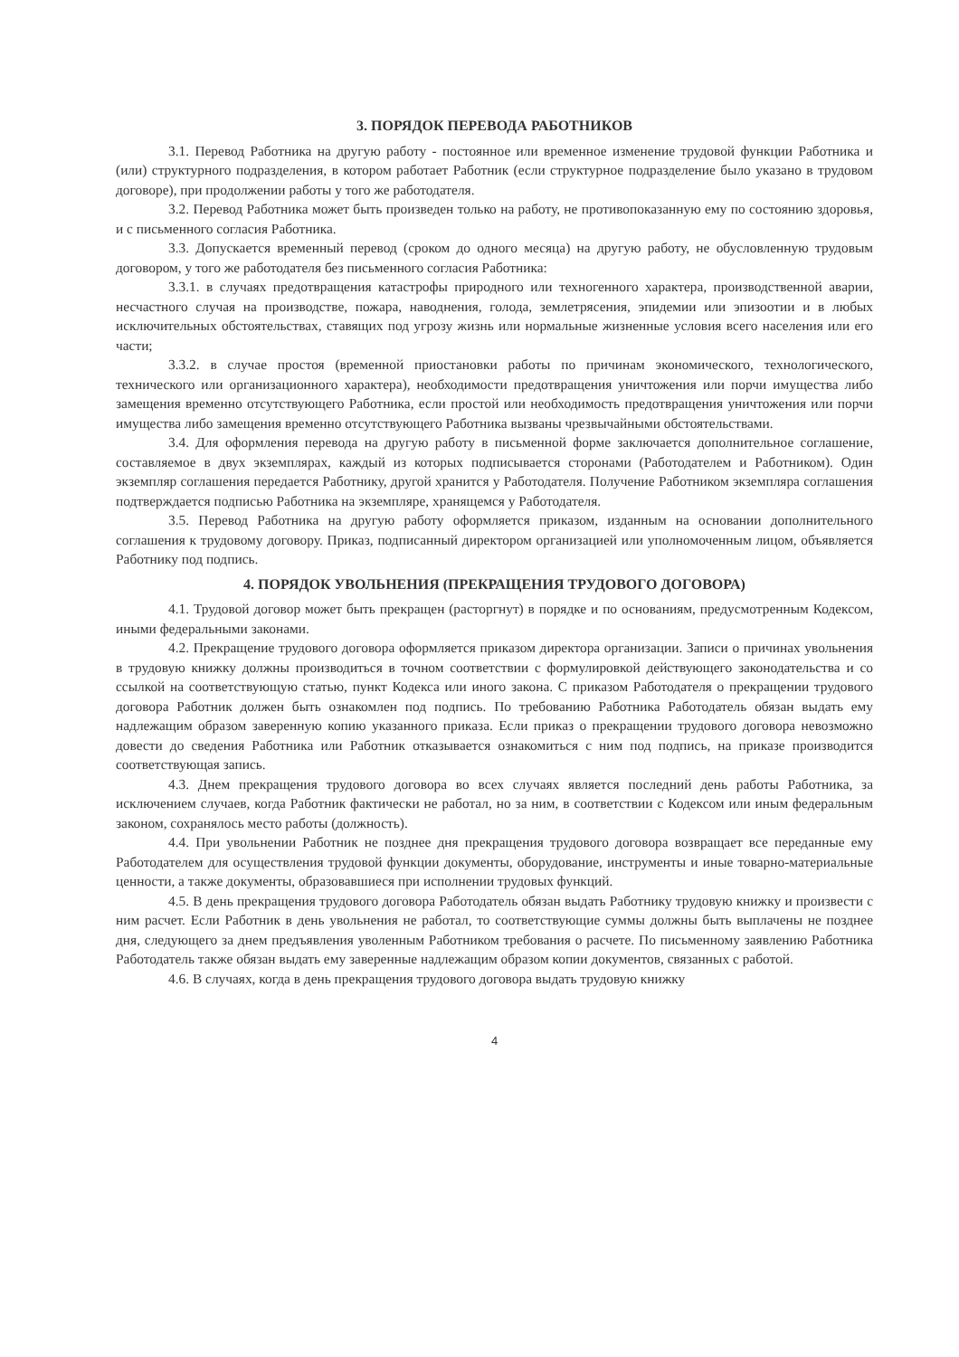3. ПОРЯДОК ПЕРЕВОДА РАБОТНИКОВ
3.1. Перевод Работника на другую работу - постоянное или временное изменение трудовой функции Работника и (или) структурного подразделения, в котором работает Работник (если структурное подразделение было указано в трудовом договоре), при продолжении работы у того же работодателя.
3.2. Перевод Работника может быть произведен только на работу, не противопоказанную ему по состоянию здоровья, и с письменного согласия Работника.
3.3. Допускается временный перевод (сроком до одного месяца) на другую работу, не обусловленную трудовым договором, у того же работодателя без письменного согласия Работника:
3.3.1. в случаях предотвращения катастрофы природного или техногенного характера, производственной аварии, несчастного случая на производстве, пожара, наводнения, голода, землетрясения, эпидемии или эпизоотии и в любых исключительных обстоятельствах, ставящих под угрозу жизнь или нормальные жизненные условия всего населения или его части;
3.3.2. в случае простоя (временной приостановки работы по причинам экономического, технологического, технического или организационного характера), необходимости предотвращения уничтожения или порчи имущества либо замещения временно отсутствующего Работника, если простой или необходимость предотвращения уничтожения или порчи имущества либо замещения временно отсутствующего Работника вызваны чрезвычайными обстоятельствами.
3.4. Для оформления перевода на другую работу в письменной форме заключается дополнительное соглашение, составляемое в двух экземплярах, каждый из которых подписывается сторонами (Работодателем и Работником). Один экземпляр соглашения передается Работнику, другой хранится у Работодателя. Получение Работником экземпляра соглашения подтверждается подписью Работника на экземпляре, хранящемся у Работодателя.
3.5. Перевод Работника на другую работу оформляется приказом, изданным на основании дополнительного соглашения к трудовому договору. Приказ, подписанный директором организацией или уполномоченным лицом, объявляется Работнику под подпись.
4. ПОРЯДОК УВОЛЬНЕНИЯ (ПРЕКРАЩЕНИЯ ТРУДОВОГО ДОГОВОРА)
4.1. Трудовой договор может быть прекращен (расторгнут) в порядке и по основаниям, предусмотренным Кодексом, иными федеральными законами.
4.2. Прекращение трудового договора оформляется приказом директора организации. Записи о причинах увольнения в трудовую книжку должны производиться в точном соответствии с формулировкой действующего законодательства и со ссылкой на соответствующую статью, пункт Кодекса или иного закона. С приказом Работодателя о прекращении трудового договора Работник должен быть ознакомлен под подпись. По требованию Работника Работодатель обязан выдать ему надлежащим образом заверенную копию указанного приказа. Если приказ о прекращении трудового договора невозможно довести до сведения Работника или Работник отказывается ознакомиться с ним под подпись, на приказе производится соответствующая запись.
4.3. Днем прекращения трудового договора во всех случаях является последний день работы Работника, за исключением случаев, когда Работник фактически не работал, но за ним, в соответствии с Кодексом или иным федеральным законом, сохранялось место работы (должность).
4.4. При увольнении Работник не позднее дня прекращения трудового договора возвращает все переданные ему Работодателем для осуществления трудовой функции документы, оборудование, инструменты и иные товарно-материальные ценности, а также документы, образовавшиеся при исполнении трудовых функций.
4.5. В день прекращения трудового договора Работодатель обязан выдать Работнику трудовую книжку и произвести с ним расчет. Если Работник в день увольнения не работал, то соответствующие суммы должны быть выплачены не позднее дня, следующего за днем предъявления уволенным Работником требования о расчете. По письменному заявлению Работника Работодатель также обязан выдать ему заверенные надлежащим образом копии документов, связанных с работой.
4.6. В случаях, когда в день прекращения трудового договора выдать трудовую книжку
4